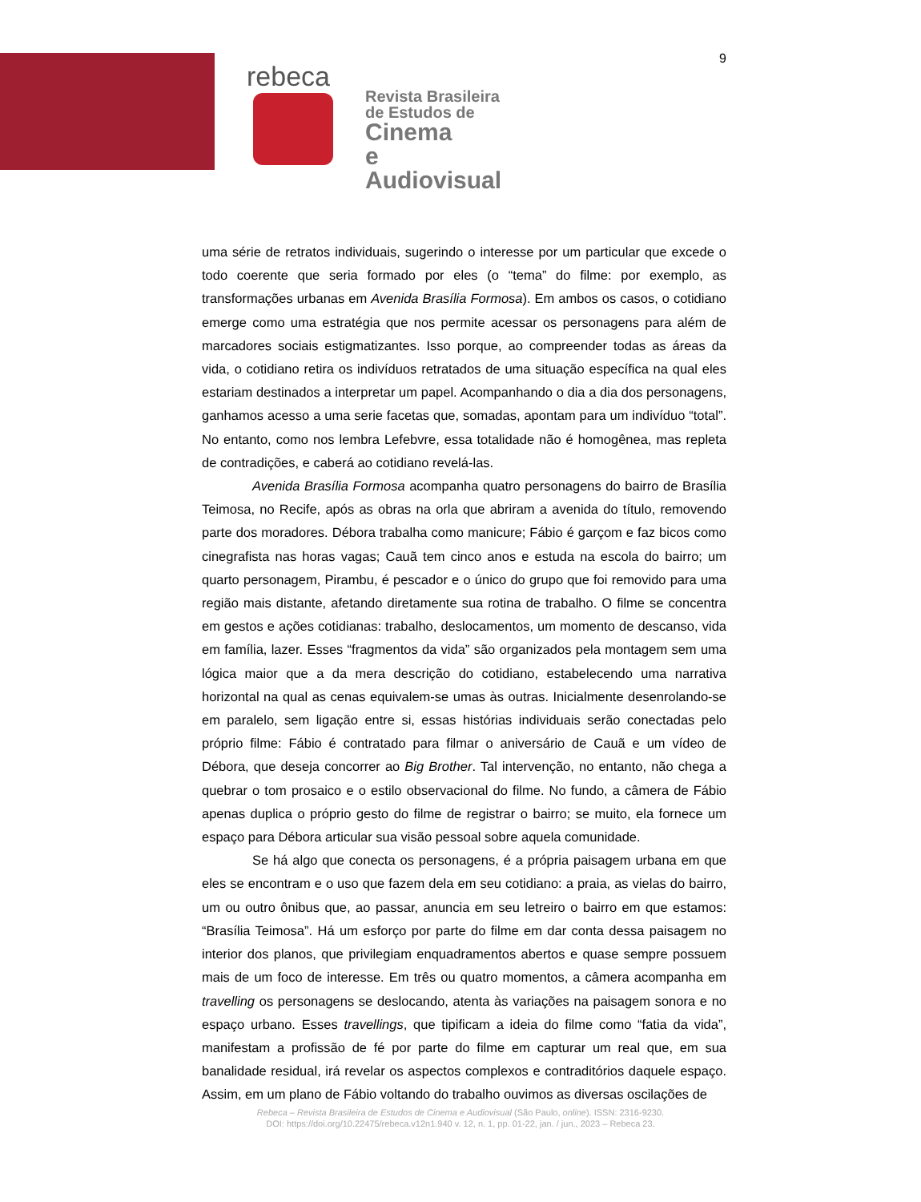9
rebeca
Revista Brasileira
de Estudos de
Cinema
e Audiovisual
uma série de retratos individuais, sugerindo o interesse por um particular que excede o todo coerente que seria formado por eles (o “tema” do filme: por exemplo, as transformações urbanas em Avenida Brasília Formosa). Em ambos os casos, o cotidiano emerge como uma estratégia que nos permite acessar os personagens para além de marcadores sociais estigmatizantes. Isso porque, ao compreender todas as áreas da vida, o cotidiano retira os indivíduos retratados de uma situação específica na qual eles estariam destinados a interpretar um papel. Acompanhando o dia a dia dos personagens, ganhamos acesso a uma serie facetas que, somadas, apontam para um indivíduo “total”. No entanto, como nos lembra Lefebvre, essa totalidade não é homogênea, mas repleta de contradições, e caberá ao cotidiano revelá-las.
Avenida Brasília Formosa acompanha quatro personagens do bairro de Brasília Teimosa, no Recife, após as obras na orla que abriram a avenida do título, removendo parte dos moradores. Débora trabalha como manicure; Fábio é garçom e faz bicos como cinegrafista nas horas vagas; Cauã tem cinco anos e estuda na escola do bairro; um quarto personagem, Pirambu, é pescador e o único do grupo que foi removido para uma região mais distante, afetando diretamente sua rotina de trabalho. O filme se concentra em gestos e ações cotidianas: trabalho, deslocamentos, um momento de descanso, vida em família, lazer. Esses “fragmentos da vida” são organizados pela montagem sem uma lógica maior que a da mera descrição do cotidiano, estabelecendo uma narrativa horizontal na qual as cenas equivalem-se umas às outras. Inicialmente desenrolando-se em paralelo, sem ligação entre si, essas histórias individuais serão conectadas pelo próprio filme: Fábio é contratado para filmar o aniversário de Cauã e um vídeo de Débora, que deseja concorrer ao Big Brother. Tal intervenção, no entanto, não chega a quebrar o tom prosaico e o estilo observacional do filme. No fundo, a câmera de Fábio apenas duplica o próprio gesto do filme de registrar o bairro; se muito, ela fornece um espaço para Débora articular sua visão pessoal sobre aquela comunidade.
Se há algo que conecta os personagens, é a própria paisagem urbana em que eles se encontram e o uso que fazem dela em seu cotidiano: a praia, as vielas do bairro, um ou outro ônibus que, ao passar, anuncia em seu letreiro o bairro em que estamos: “Brasília Teimosa”. Há um esforço por parte do filme em dar conta dessa paisagem no interior dos planos, que privilegiam enquadramentos abertos e quase sempre possuem mais de um foco de interesse. Em três ou quatro momentos, a câmera acompanha em travelling os personagens se deslocando, atenta às variações na paisagem sonora e no espaço urbano. Esses travellings, que tipificam a ideia do filme como “fatia da vida”, manifestam a profissão de fé por parte do filme em capturar um real que, em sua banalidade residual, irá revelar os aspectos complexos e contraditórios daquele espaço. Assim, em um plano de Fábio voltando do trabalho ouvimos as diversas oscilações de
Rebeca – Revista Brasileira de Estudos de Cinema e Audiovisual (São Paulo, online). ISSN: 2316-9230.
DOI: https://doi.org/10.22475/rebeca.v12n1.940 v. 12, n. 1, pp. 01-22, jan. / jun., 2023 – Rebeca 23.